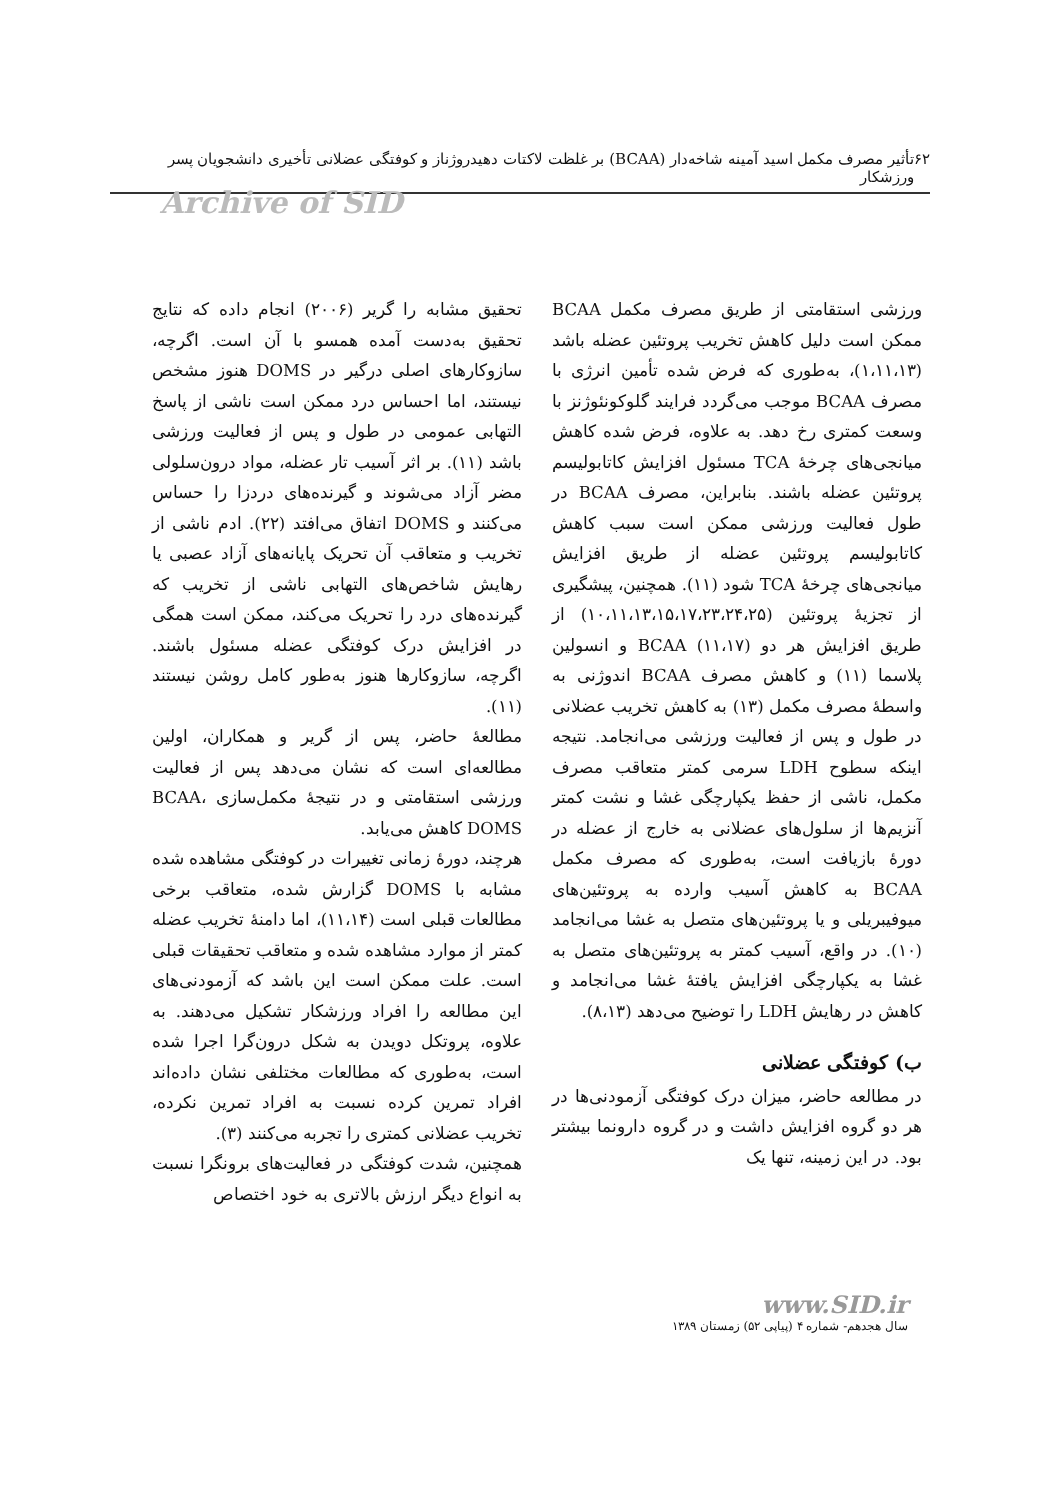۶۲ تأثیر مصرف مکمل اسید آمینه شاخه‌دار (BCAA) بر غلظت لاکتات دهیدروژناز و کوفتگی عضلانی تأخیری دانشجویان پسر ورزشکار
Archive of SID
ورزشی استقامتی از طریق مصرف مکمل BCAA ممکن است دلیل کاهش تخریب پروتئین عضله باشد (۱،۱۱،۱۳)، به‌طوری که فرض شده تأمین انرژی با مصرف BCAA موجب می‌گردد فرایند گلوکونئوژنز با وسعت کمتری رخ دهد. به علاوه، فرض شده کاهش میانجی‌های چرخهٔ TCA مسئول افزایش کاتابولیسم پروتئین عضله باشند. بنابراین، مصرف BCAA در طول فعالیت ورزشی ممکن است سبب کاهش کاتابولیسم پروتئین عضله از طریق افزایش میانجی‌های چرخهٔ TCA شود (۱۱). همچنین، پیشگیری از تجزیهٔ پروتئین (۱۰،۱۱،۱۳،۱۵،۱۷،۲۳،۲۴،۲۵) از طریق افزایش هر دو BCAA (۱۱،۱۷) و انسولین پلاسما (۱۱) و کاهش مصرف BCAA اندوژنی به واسطهٔ مصرف مکمل (۱۳) به کاهش تخریب عضلانی در طول و پس از فعالیت ورزشی می‌انجامد. نتیجه اینکه سطوح LDH سرمی کمتر متعاقب مصرف مکمل، ناشی از حفظ یکپارچگی غشا و نشت کمتر آنزیم‌ها از سلول‌های عضلانی به خارج از عضله در دورهٔ بازیافت است، به‌طوری که مصرف مکمل BCAA به کاهش آسیب وارده به پروتئین‌های میوفیبریلی و یا پروتئین‌های متصل به غشا می‌انجامد (۱۰). در واقع، آسیب کمتر به پروتئین‌های متصل به غشا به یکپارچگی افزایش یافتهٔ غشا می‌انجامد و کاهش در رهایش LDH را توضیح می‌دهد (۸،۱۳).
ب) کوفتگی عضلانی
در مطالعه حاضر، میزان درک کوفتگی آزمودنی‌ها در هر دو گروه افزایش داشت و در گروه دارونما بیشتر بود. در این زمینه، تنها یک
تحقیق مشابه را گریر (۲۰۰۶) انجام داده که نتایج تحقیق به‌دست آمده همسو با آن است. اگرچه، سازوکارهای اصلی درگیر در DOMS هنوز مشخص نیستند، اما احساس درد ممکن است ناشی از پاسخ التهابی عمومی در طول و پس از فعالیت ورزشی باشد (۱۱). بر اثر آسیب تار عضله، مواد درون‌سلولی مضر آزاد می‌شوند و گیرنده‌های دردزا را حساس می‌کنند و DOMS اتفاق می‌افتد (۲۲). ادم ناشی از تخریب و متعاقب آن تحریک پایانه‌های آزاد عصبی یا رهایش شاخص‌های التهابی ناشی از تخریب که گیرنده‌های درد را تحریک می‌کند، ممکن است همگی در افزایش درک کوفتگی عضله مسئول باشند. اگرچه، سازوکارها هنوز به‌طور کامل روشن نیستند (۱۱).
مطالعهٔ حاضر، پس از گریر و همکاران، اولین مطالعه‌ای است که نشان می‌دهد پس از فعالیت ورزشی استقامتی و در نتیجهٔ مکمل‌سازی BCAA، DOMS کاهش می‌یابد.
هرچند، دورهٔ زمانی تغییرات در کوفتگی مشاهده شده مشابه با DOMS گزارش شده، متعاقب برخی مطالعات قبلی است (۱۱،۱۴)، اما دامنهٔ تخریب عضله کمتر از موارد مشاهده شده و متعاقب تحقیقات قبلی است. علت ممکن است این باشد که آزمودنی‌های این مطالعه را افراد ورزشکار تشکیل می‌دهند. به علاوه، پروتکل دویدن به شکل درون‌گرا اجرا شده است، به‌طوری که مطالعات مختلفی نشان داده‌اند افراد تمرین کرده نسبت به افراد تمرین نکرده، تخریب عضلانی کمتری را تجربه می‌کنند (۳).
همچنین، شدت کوفتگی در فعالیت‌های برونگرا نسبت به انواع دیگر ارزش بالاتری به خود اختصاص
www.SID.ir
سال هجدهم- شماره ۴ (پیاپی ۵۲) زمستان ۱۳۸۹